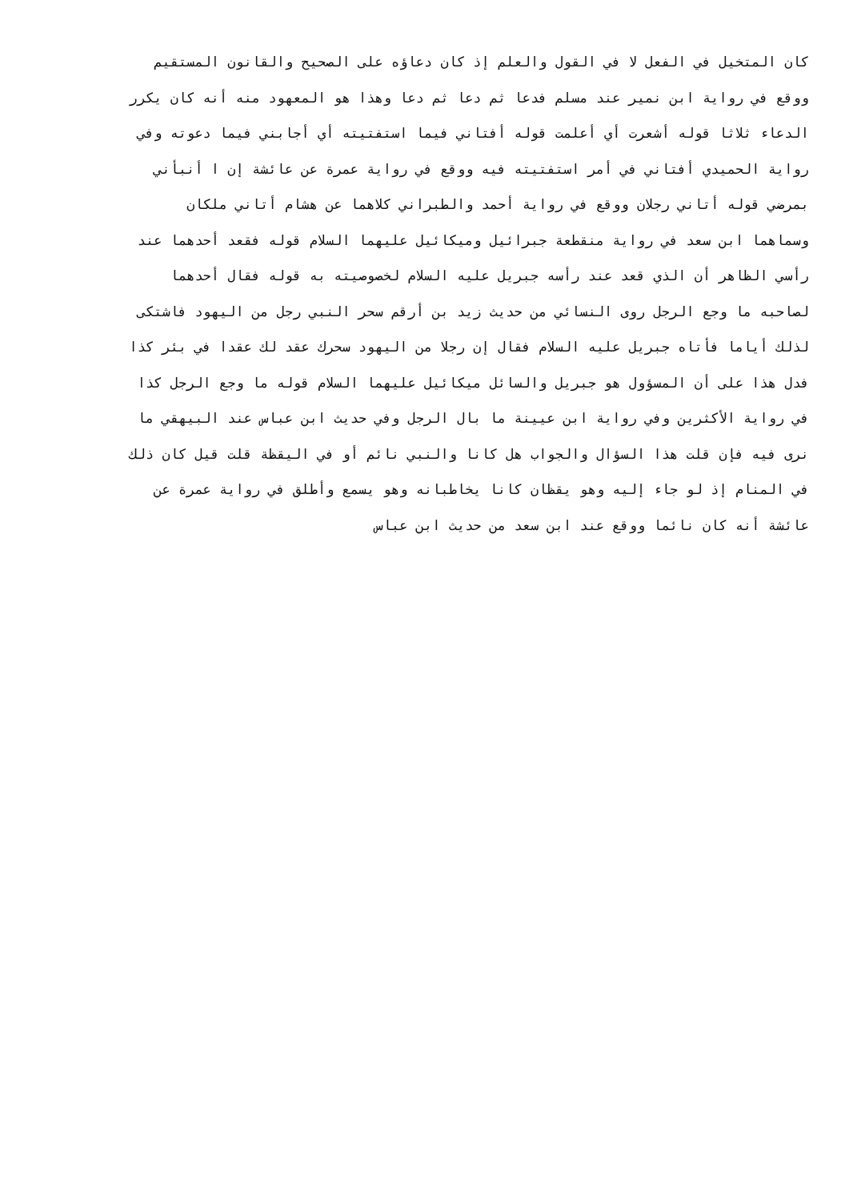كان المتخيل في الفعل لا في القول والعلم إذ كان دعاؤه على الصحيح والقانون المستقيم
ووقع في رواية ابن نمير عند مسلم فدعا ثم دعا ثم دعا وهذا هو المعهود منه أنه كان يكرر
الدعاء ثلاثا قوله أشعرت أي أعلمت قوله أفتاني فيما استفتيته أي أجابني فيما دعوته وفي
رواية الحميدي أفتاني في أمر استفتيته فيه ووقع في رواية عمرة عن عائشة إن ا أنبأني
بمرضي قوله أتاني رجلان ووقع في رواية أحمد والطبراني كلاهما عن هشام أتاني ملكان
وسماهما ابن سعد في رواية منقطعة جبرائيل وميكائيل عليهما السلام قوله فقعد أحدهما عند
رأسي الظاهر أن الذي قعد عند رأسه جبريل عليه السلام لخصوصيته به قوله فقال أحدهما
لصاحبه ما وجع الرجل روى النسائي من حديث زيد بن أرقم سحر النبي رجل من اليهود فاشتكى
لذلك أياما فأتاه جبريل عليه السلام فقال إن رجلا من اليهود سحرك عقد لك عقدا في بئر كذا
فدل هذا على أن المسؤول هو جبريل والسائل ميكائيل عليهما السلام قوله ما وجع الرجل كذا
في رواية الأكثرين وفي رواية ابن عيينة ما بال الرجل وفي حديث ابن عباس عند البيهقي ما
نرى فيه فإن قلت هذا السؤال والجواب هل كانا والنبي نائم أو في اليقظة قلت قيل كان ذلك
في المنام إذ لو جاء إليه وهو يقظان كانا يخاطبانه وهو يسمع وأطلق في رواية عمرة عن
عائشة أنه كان نائما ووقع عند ابن سعد من حديث ابن عباس